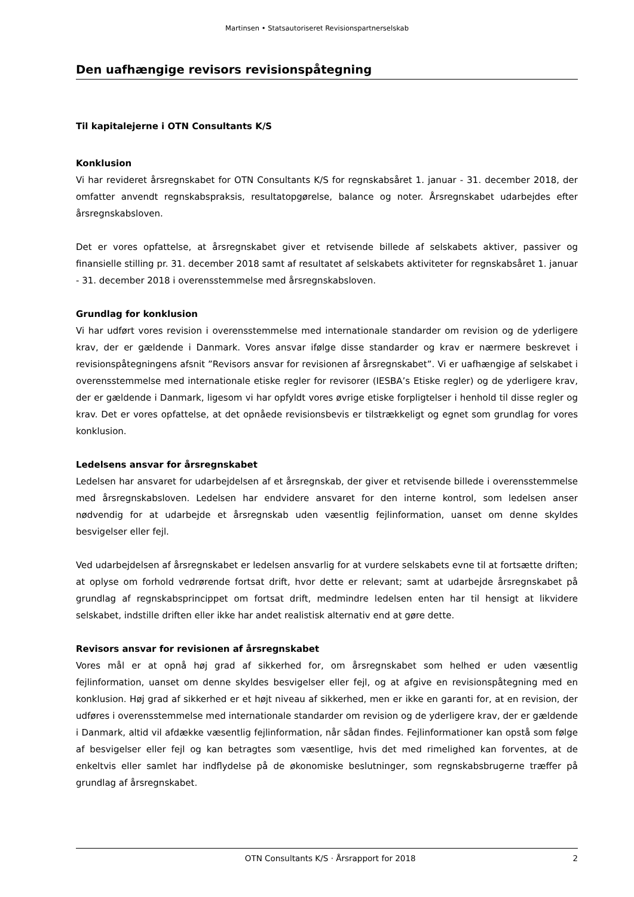Martinsen • Statsautoriseret Revisionspartnerselskab
Den uafhængige revisors revisionspåtegning
Til kapitalejerne i OTN Consultants K/S
Konklusion
Vi har revideret årsregnskabet for OTN Consultants K/S for regnskabsåret 1. januar - 31. december 2018, der omfatter anvendt regnskabspraksis, resultatopgørelse, balance og noter. Årsregnskabet udarbejdes efter årsregnskabsloven.
Det er vores opfattelse, at årsregnskabet giver et retvisende billede af selskabets aktiver, passiver og finansielle stilling pr. 31. december 2018 samt af resultatet af selskabets aktiviteter for regnskabsåret 1. januar - 31. december 2018 i overensstemmelse med årsregnskabsloven.
Grundlag for konklusion
Vi har udført vores revision i overensstemmelse med internationale standarder om revision og de yderligere krav, der er gældende i Danmark. Vores ansvar ifølge disse standarder og krav er nærmere beskrevet i revisionspåtegningens afsnit ”Revisors ansvar for revisionen af årsregnskabet”. Vi er uafhængige af selskabet i overensstemmelse med internationale etiske regler for revisorer (IESBA’s Etiske regler) og de yderligere krav, der er gældende i Danmark, ligesom vi har opfyldt vores øvrige etiske forpligtelser i henhold til disse regler og krav. Det er vores opfattelse, at det opnåede revisionsbevis er tilstrækkeligt og egnet som grundlag for vores konklusion.
Ledelsens ansvar for årsregnskabet
Ledelsen har ansvaret for udarbejdelsen af et årsregnskab, der giver et retvisende billede i overensstemmelse med årsregnskabsloven. Ledelsen har endvidere ansvaret for den interne kontrol, som ledelsen anser nødvendig for at udarbejde et årsregnskab uden væsentlig fejlinformation, uanset om denne skyldes besvigelser eller fejl.
Ved udarbejdelsen af årsregnskabet er ledelsen ansvarlig for at vurdere selskabets evne til at fortsætte driften; at oplyse om forhold vedrørende fortsat drift, hvor dette er relevant; samt at udarbejde årsregnskabet på grundlag af regnskabsprincippet om fortsat drift, medmindre ledelsen enten har til hensigt at likvidere selskabet, indstille driften eller ikke har andet realistisk alternativ end at gøre dette.
Revisors ansvar for revisionen af årsregnskabet
Vores mål er at opnå høj grad af sikkerhed for, om årsregnskabet som helhed er uden væsentlig fejlinformation, uanset om denne skyldes besvigelser eller fejl, og at afgive en revisionspåtegning med en konklusion. Høj grad af sikkerhed er et højt niveau af sikkerhed, men er ikke en garanti for, at en revision, der udføres i overensstemmelse med internationale standarder om revision og de yderligere krav, der er gældende i Danmark, altid vil afdække væsentlig fejlinformation, når sådan findes. Fejlinformationer kan opstå som følge af besvigelser eller fejl og kan betragtes som væsentlige, hvis det med rimelighed kan forventes, at de enkeltvis eller samlet har indflydelse på de økonomiske beslutninger, som regnskabsbrugerne træffer på grundlag af årsregnskabet.
OTN Consultants K/S · Årsrapport for 2018 2